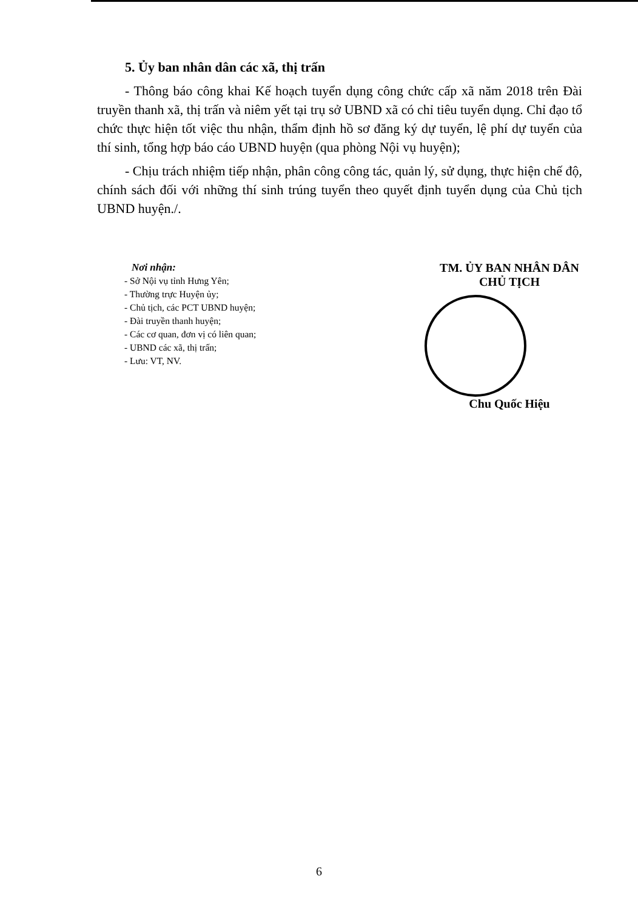5. Ủy ban nhân dân các xã, thị trấn
- Thông báo công khai Kế hoạch tuyển dụng công chức cấp xã năm 2018 trên Đài truyền thanh xã, thị trấn và niêm yết tại trụ sở UBND xã có chỉ tiêu tuyển dụng. Chỉ đạo tổ chức thực hiện tốt việc thu nhận, thẩm định hồ sơ đăng ký dự tuyển, lệ phí dự tuyển của thí sinh, tổng hợp báo cáo UBND huyện (qua phòng Nội vụ huyện);
- Chịu trách nhiệm tiếp nhận, phân công công tác, quản lý, sử dụng, thực hiện chế độ, chính sách đối với những thí sinh trúng tuyển theo quyết định tuyển dụng của Chủ tịch UBND huyện./.
Nơi nhận:
- Sở Nội vụ tỉnh Hưng Yên;
- Thường trực Huyện ủy;
- Chủ tịch, các PCT UBND huyện;
- Đài truyền thanh huyện;
- Các cơ quan, đơn vị có liên quan;
- UBND các xã, thị trấn;
- Lưu: VT, NV.
TM. ỦY BAN NHÂN DÂN
CHỦ TỊCH
Chu Quốc Hiệu
6